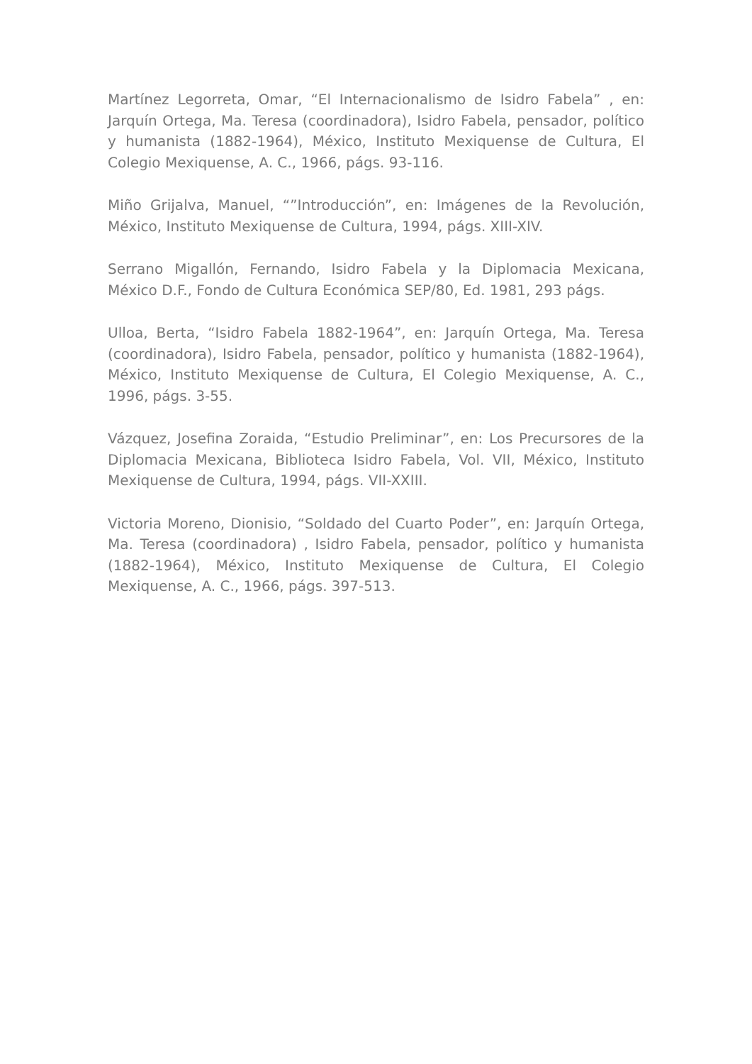Martínez Legorreta, Omar, “El Internacionalismo de Isidro Fabela” , en: Jarquín Ortega, Ma. Teresa (coordinadora), Isidro Fabela, pensador, político y humanista (1882-1964), México, Instituto Mexiquense de Cultura, El Colegio Mexiquense, A. C., 1966, págs. 93-116.
Miño Grijalva, Manuel, “”Introducción”, en: Imágenes de la Revolución, México, Instituto Mexiquense de Cultura, 1994, págs. XIII-XIV.
Serrano Migallón, Fernando, Isidro Fabela y la Diplomacia Mexicana, México D.F., Fondo de Cultura Económica SEP/80, Ed. 1981, 293 págs.
Ulloa, Berta, “Isidro Fabela 1882-1964”, en: Jarquín Ortega, Ma. Teresa (coordinadora), Isidro Fabela, pensador, político y humanista (1882-1964), México, Instituto Mexiquense de Cultura, El Colegio Mexiquense, A. C., 1996, págs. 3-55.
Vázquez, Josefina Zoraida, “Estudio Preliminar”, en: Los Precursores de la Diplomacia Mexicana, Biblioteca Isidro Fabela, Vol. VII, México, Instituto Mexiquense de Cultura, 1994, págs. VII-XXIII.
Victoria Moreno, Dionisio, “Soldado del Cuarto Poder”, en: Jarquín Ortega, Ma. Teresa (coordinadora) , Isidro Fabela, pensador, político y humanista (1882-1964), México, Instituto Mexiquense de Cultura, El Colegio Mexiquense, A. C., 1966, págs. 397-513.